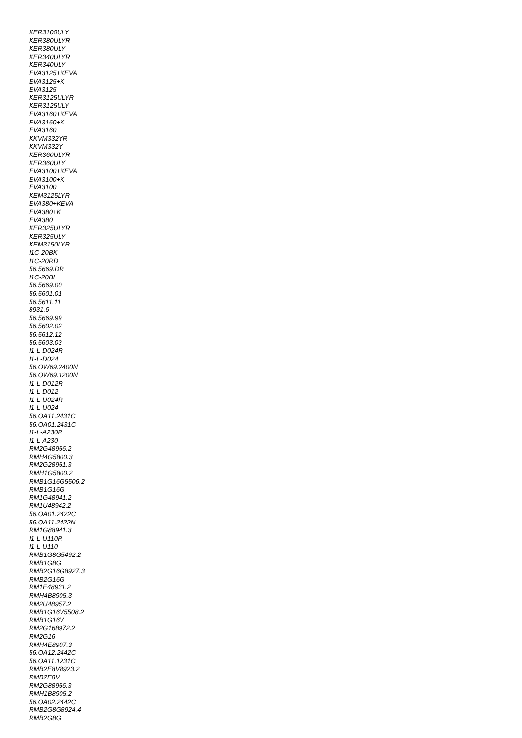KER3100ULY
KER380ULYR
KER380ULY
KER340ULYR
KER340ULY
EVA3125+KEVA
EVA3125+K
EVA3125
KER3125ULYR
KER3125ULY
EVA3160+KEVA
EVA3160+K
EVA3160
KKVM332YR
KKVM332Y
KER360ULYR
KER360ULY
EVA3100+KEVA
EVA3100+K
EVA3100
KEM3125LYR
EVA380+KEVA
EVA380+K
EVA380
KER325ULYR
KER325ULY
KEM3150LYR
I1C-20BK
I1C-20RD
56.5669.DR
I1C-20BL
56.5669.00
56.5601.01
56.5611.11
8931.6
56.5669.99
56.5602.02
56.5612.12
56.5603.03
I1-L-D024R
I1-L-D024
56.OW69.2400N
56.OW69.1200N
I1-L-D012R
I1-L-D012
I1-L-U024R
I1-L-U024
56.OA11.2431C
56.OA01.2431C
I1-L-A230R
I1-L-A230
RM2G48956.2
RMH4G5800.3
RM2G28951.3
RMH1G5800.2
RMB1G16G5506.2
RMB1G16G
RM1G48941.2
RM1U48942.2
56.OA01.2422C
56.OA11.2422N
RM1G88941.3
I1-L-U110R
I1-L-U110
RMB1G8G5492.2
RMB1G8G
RMB2G16G8927.3
RMB2G16G
RM1E48931.2
RMH4B8905.3
RM2U48957.2
RMB1G16V5508.2
RMB1G16V
RM2G168972.2
RM2G16
RMH4E8907.3
56.OA12.2442C
56.OA11.1231C
RMB2E8V8923.2
RMB2E8V
RM2G88956.3
RMH1B8905.2
56.OA02.2442C
RMB2G8G8924.4
RMB2G8G